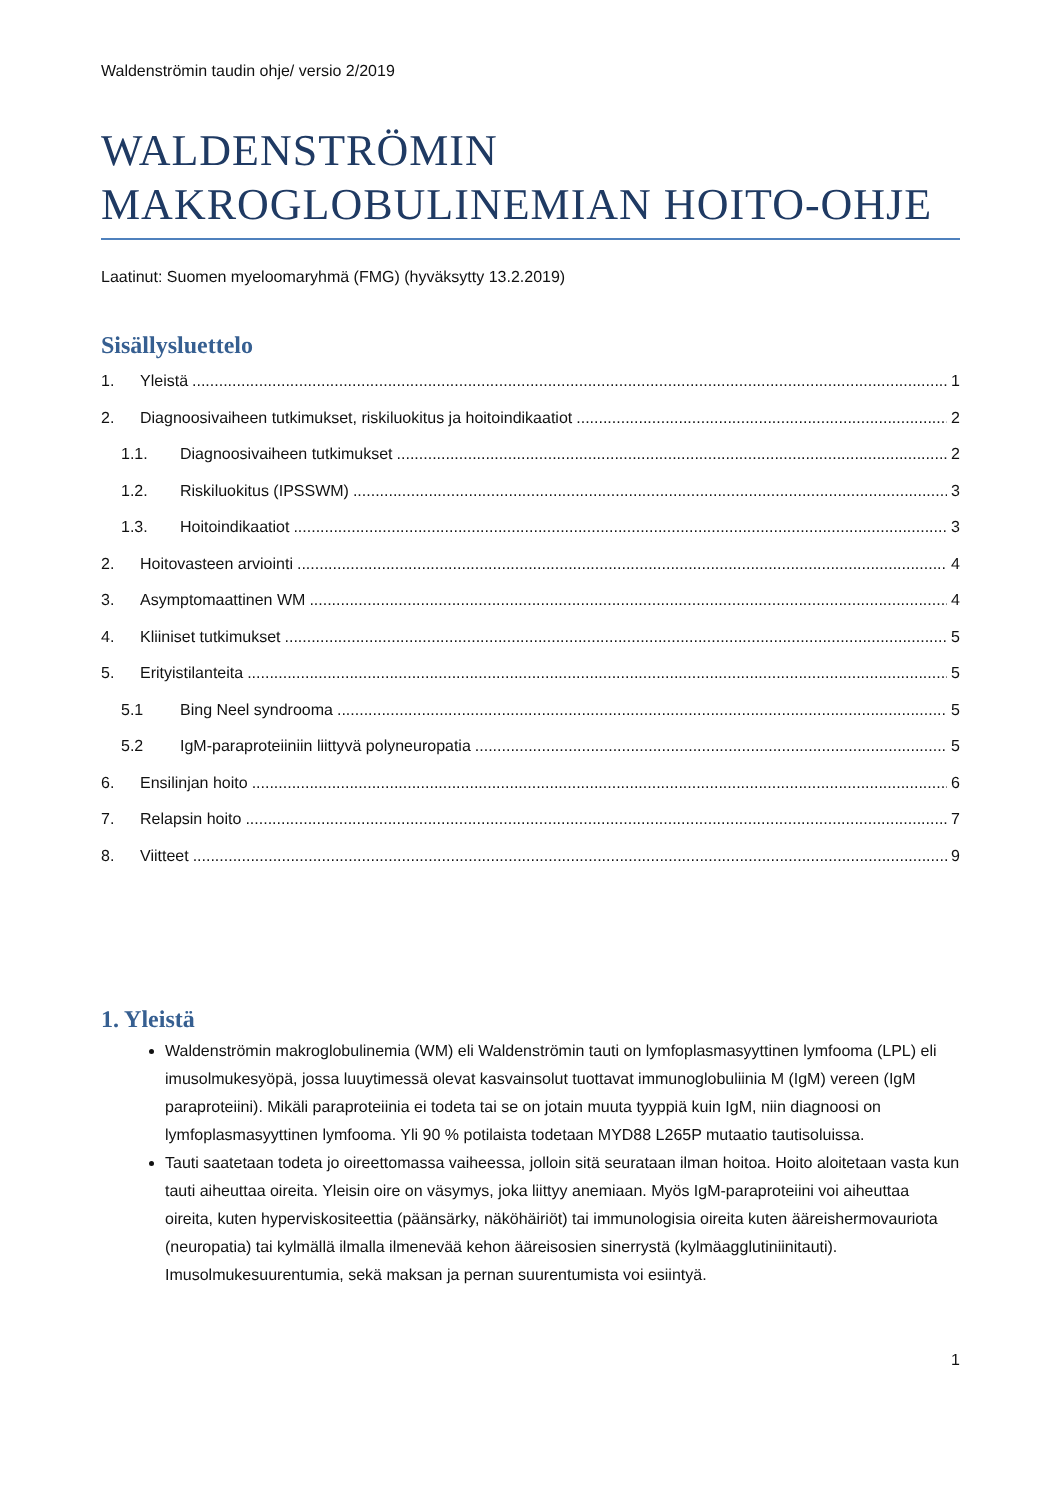Waldenströmin taudin ohje/ versio 2/2019
WALDENSTRÖMIN
MAKROGLOBULINEMIAN HOITO-OHJE
Laatinut: Suomen myeloomaryhmä (FMG) (hyväksytty 13.2.2019)
Sisällysluettelo
1. Yleistä 1
2. Diagnoosivaiheen tutkimukset, riskiluokitus ja hoitoindikaatiot 2
1.1. Diagnoosivaiheen tutkimukset 2
1.2. Riskiluokitus (IPSSWM) 3
1.3. Hoitoindikaatiot 3
2. Hoitovasteen arviointi 4
3. Asymptomaattinen WM 4
4. Kliiniset tutkimukset 5
5. Erityistilanteita 5
5.1 Bing Neel syndrooma 5
5.2 IgM-paraproteiiniin liittyvä polyneuropatia 5
6. Ensilinjan hoito 6
7. Relapsin hoito 7
8. Viitteet 9
1. Yleistä
Waldenströmin makroglobulinemia (WM) eli Waldenströmin tauti on lymfoplasmasyyttinen lymfooma (LPL) eli imusolmukesyöpä, jossa luuytimessä olevat kasvainsolut tuottavat immunoglobuliinia M (IgM) vereen (IgM paraproteiini). Mikäli paraproteiinia ei todeta tai se on jotain muuta tyyppiä kuin IgM, niin diagnoosi on lymfoplasmasyyttinen lymfooma. Yli 90 % potilaista todetaan MYD88 L265P mutaatio tautisoluissa.
Tauti saatetaan todeta jo oireettomassa vaiheessa, jolloin sitä seurataan ilman hoitoa. Hoito aloitetaan vasta kun tauti aiheuttaa oireita. Yleisin oire on väsymys, joka liittyy anemiaan. Myös IgM-paraproteiini voi aiheuttaa oireita, kuten hyperviskositeettia (päänsärky, näköhäiriöt) tai immunologisia oireita kuten ääreishermovauriota (neuropatia) tai kylmällä ilmalla ilmenevää kehon ääreisosien sinerrystä (kylmäagglutiniinitauti). Imusolmukesuurentumia, sekä maksan ja pernan suurentumista voi esiintyä.
1